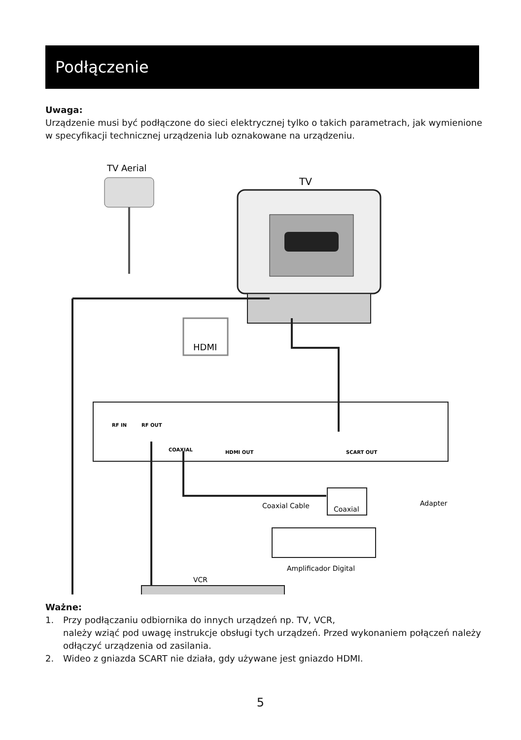Podłączenie
Uwaga:
Urządzenie musi być podłączone do sieci elektrycznej tylko o takich parametrach, jak wymienione w specyfikacji technicznej urządzenia lub oznakowane na urządzeniu.
TV Aerial
TV
HDMI
RF IN
RF OUT
COAXIAL
HDMI OUT
SCART OUT
Coaxial Cable
Coaxial
Adapter
Amplificador Digital
VCR
Ważne:
1. Przy podłączaniu odbiornika do innych urządzeń np. TV, VCR,
należy wziąć pod uwagę instrukcje obsługi tych urządzeń. Przed wykonaniem połączeń należy odłączyć urządzenia od zasilania.
2. Wideo z gniazda SCART nie działa, gdy używane jest gniazdo HDMI.
5